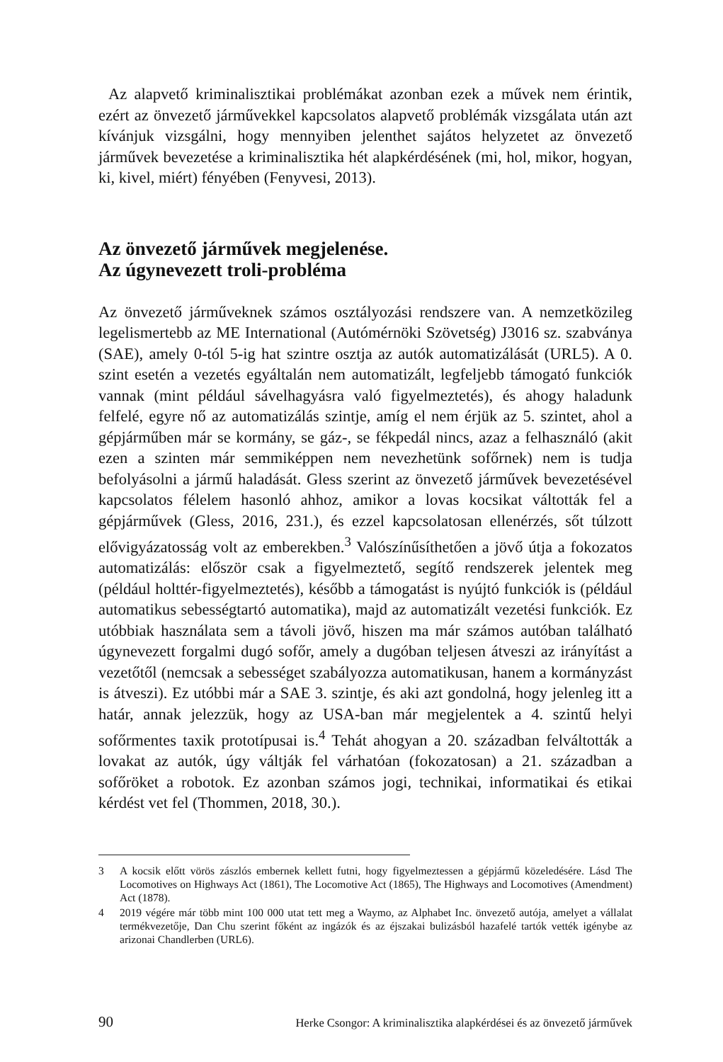Az alapvető kriminalisztikai problémákat azonban ezek a művek nem érintik, ezért az önvezető járművekkel kapcsolatos alapvető problémák vizsgálata után azt kívánjuk vizsgálni, hogy mennyiben jelenthet sajátos helyzetet az önvezető járművek bevezetése a kriminalisztika hét alapkérdésének (mi, hol, mikor, hogyan, ki, kivel, miért) fényében (Fenyvesi, 2013).
Az önvezető járművek megjelenése.
Az úgynevezett troli-probléma
Az önvezető járműveknek számos osztályozási rendszere van. A nemzetközileg legelismertebb az ME International (Autómérnöki Szövetség) J3016 sz. szabványa (SAE), amely 0-tól 5-ig hat szintre osztja az autók automatizálását (URL5). A 0. szint esetén a vezetés egyáltalán nem automatizált, legfeljebb támogató funkciók vannak (mint például sávelhagyásra való figyelmeztetés), és ahogy haladunk felfelé, egyre nő az automatizálás szintje, amíg el nem érjük az 5. szintet, ahol a gépjárműben már se kormány, se gáz-, se fékpedál nincs, azaz a felhasználó (akit ezen a szinten már semmiképpen nem nevezhetünk sofőrnek) nem is tudja befolyásolni a jármű haladását. Gless szerint az önvezető járművek bevezetésével kapcsolatos félelem hasonló ahhoz, amikor a lovas kocsikat váltották fel a gépjárművek (Gless, 2016, 231.), és ezzel kapcsolatosan ellenérzés, sőt túlzott elővigyázatosság volt az emberekben.<sup>3</sup> Valószínűsíthetően a jövő útja a fokozatos automatizálás: először csak a figyelmeztető, segítő rendszerek jelentek meg (például holttér-figyelmeztetés), később a támogatást is nyújtó funkciók is (például automatikus sebességtartó automatika), majd az automatizált vezetési funkciók. Ez utóbbiak használata sem a távoli jövő, hiszen ma már számos autóban található úgynevezett forgalmi dugó sofőr, amely a dugóban teljesen átveszi az irányítást a vezetőtől (nemcsak a sebességet szabályozza automatikusan, hanem a kormányzást is átveszi). Ez utóbbi már a SAE 3. szintje, és aki azt gondolná, hogy jelenleg itt a határ, annak jelezzük, hogy az USA-ban már megjelentek a 4. szintű helyi sofőrmentes taxik prototípusai is.<sup>4</sup> Tehát ahogyan a 20. században felváltották a lovakat az autók, úgy váltják fel várhatóan (fokozatosan) a 21. században a sofőröket a robotok. Ez azonban számos jogi, technikai, informatikai és etikai kérdést vet fel (Thommen, 2018, 30.).
3 A kocsik előtt vörös zászlós embernek kellett futni, hogy figyelmeztessen a gépjármű közeledésére. Lásd The Locomotives on Highways Act (1861), The Locomotive Act (1865), The Highways and Locomotives (Amendment) Act (1878).
4 2019 végére már több mint 100 000 utat tett meg a Waymo, az Alphabet Inc. önvezető autója, amelyet a vállalat termékvezetője, Dan Chu szerint főként az ingázók és az éjszakai bulizásból hazafelé tartók vették igénybe az arizonai Chandlerben (URL6).
90 Herke Csongor: A kriminalisztika alapkérdései és az önvezető járművek